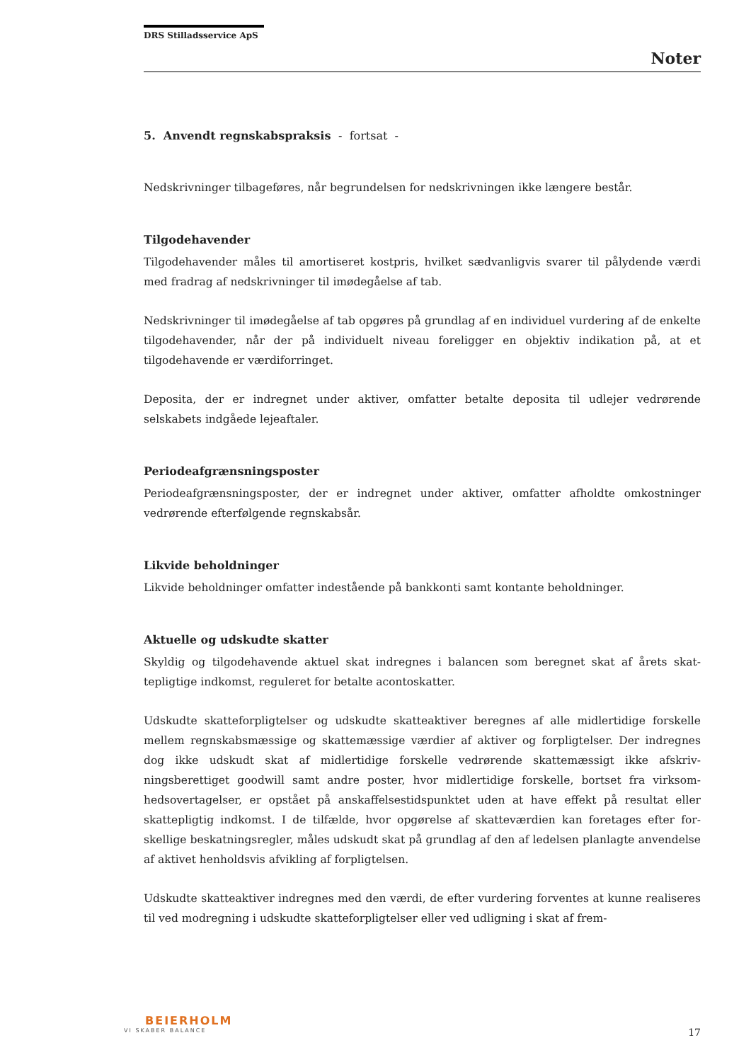DRS Stilladsservice ApS
Noter
5. Anvendt regnskabspraksis - fortsat -
Nedskrivninger tilbageføres, når begrundelsen for nedskrivningen ikke længere består.
Tilgodehavender
Tilgodehavender måles til amortiseret kostpris, hvilket sædvanligvis svarer til pålydende værdi med fradrag af nedskrivninger til imødegåelse af tab.
Nedskrivninger til imødegåelse af tab opgøres på grundlag af en individuel vurdering af de enkelte tilgodehavender, når der på individuelt niveau foreligger en objektiv indikation på, at et tilgodehavende er værdiforringet.
Deposita, der er indregnet under aktiver, omfatter betalte deposita til udlejer vedrørende selskabets indgåede lejeaftaler.
Periodeafgrænsningsposter
Periodeafgrænsningsposter, der er indregnet under aktiver, omfatter afholdte omkostninger vedrørende efterfølgende regnskabsår.
Likvide beholdninger
Likvide beholdninger omfatter indestående på bankkonti samt kontante beholdninger.
Aktuelle og udskudte skatter
Skyldig og tilgodehavende aktuel skat indregnes i balancen som beregnet skat af årets skat­tepligtige indkomst, reguleret for betalte acontoskatter.
Udskudte skatteforpligtelser og udskudte skatteaktiver beregnes af alle midlertidige forskelle mellem regnskabsmæssige og skattemæssige værdier af aktiver og forpligtelser. Der indreg­nes dog ikke udskudt skat af midlertidige forskelle vedrørende skattemæssigt ikke afskriv­ningsberettiget goodwill samt andre poster, hvor midlertidige forskelle, bortset fra virksom­hedsovertagelser, er opstået på anskaffelsestidspunktet uden at have effekt på resultat eller skattepligtig indkomst. I de tilfælde, hvor opgørelse af skatteværdien kan foretages efter for­skellige beskatningsregler, måles udskudt skat på grundlag af den af ledelsen planlagte an­vendelse af aktivet henholdsvis afvikling af forpligtelsen.
Udskudte skatteaktiver indregnes med den værdi, de efter vurdering forventes at kunne rea­liseres til ved modregning i udskudte skatteforpligtelser eller ved udligning i skat af frem-
BEIERHOLM
VI SKABER BALANCE
17